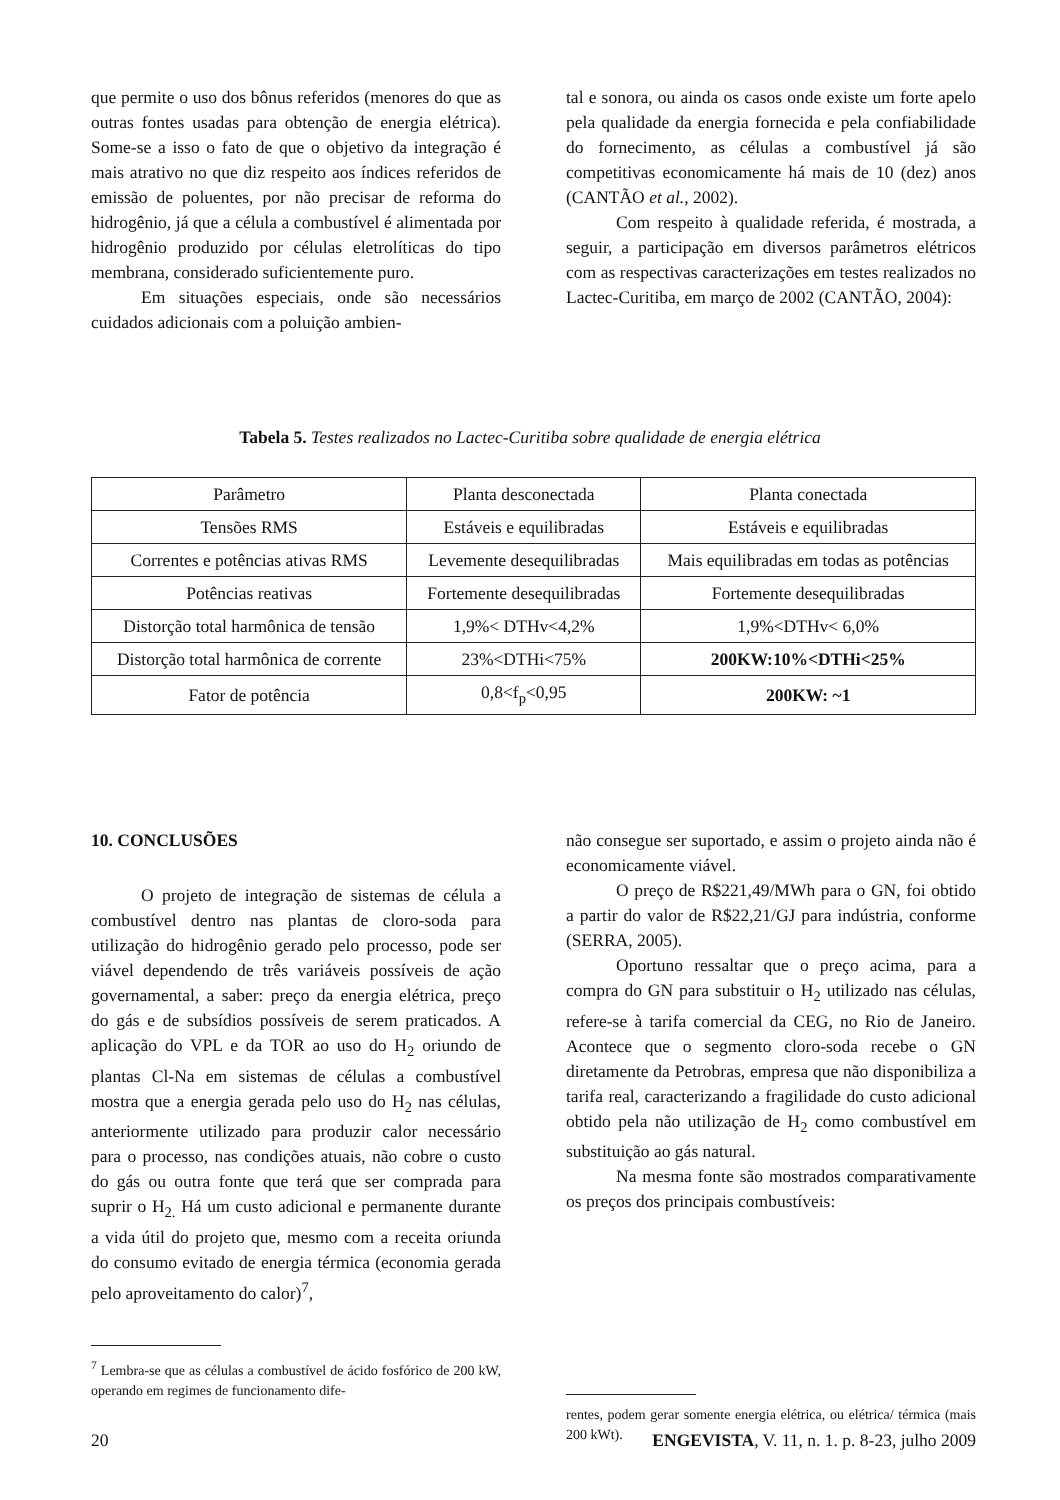que permite o uso dos bônus referidos (menores do que as outras fontes usadas para obtenção de energia elétrica). Some-se a isso o fato de que o objetivo da integração é mais atrativo no que diz respeito aos índices referidos de emissão de poluentes, por não precisar de reforma do hidrogênio, já que a célula a combustível é alimentada por hidrogênio produzido por células eletrolíticas do tipo membrana, considerado suficientemente puro.
Em situações especiais, onde são necessários cuidados adicionais com a poluição ambien-
tal e sonora, ou ainda os casos onde existe um forte apelo pela qualidade da energia fornecida e pela confiabilidade do fornecimento, as células a combustível já são competitivas economicamente há mais de 10 (dez) anos (CANTÃO et al., 2002).
Com respeito à qualidade referida, é mostrada, a seguir, a participação em diversos parâmetros elétricos com as respectivas caracterizações em testes realizados no Lactec-Curitiba, em março de 2002 (CANTÃO, 2004):
Tabela 5. Testes realizados no Lactec-Curitiba sobre qualidade de energia elétrica
| Parâmetro | Planta desconectada | Planta conectada |
| --- | --- | --- |
| Tensões RMS | Estáveis e equilibradas | Estáveis e equilibradas |
| Correntes e potências ativas RMS | Levemente desequilibradas | Mais equilibradas em todas as potências |
| Potências reativas | Fortemente desequilibradas | Fortemente desequilibradas |
| Distorção total harmônica de tensão | 1,9%< DTHv<4,2% | 1,9%<DTHv< 6,0% |
| Distorção total harmônica de corrente | 23%<DTHi<75% | 200KW:10%<DTHi<25% |
| Fator de potência | 0,8<f<sub>p</sub><0,95 | 200KW: ~1 |
10. CONCLUSÕES
O projeto de integração de sistemas de célula a combustível dentro nas plantas de cloro-soda para utilização do hidrogênio gerado pelo processo, pode ser viável dependendo de três variáveis possíveis de ação governamental, a saber: preço da energia elétrica, preço do gás e de subsídios possíveis de serem praticados. A aplicação do VPL e da TOR ao uso do H<sub>2</sub> oriundo de plantas Cl-Na em sistemas de células a combustível mostra que a energia gerada pelo uso do H<sub>2</sub> nas células, anteriormente utilizado para produzir calor necessário para o processo, nas condições atuais, não cobre o custo do gás ou outra fonte que terá que ser comprada para suprir o H<sub>2.</sub> Há um custo adicional e permanente durante a vida útil do projeto que, mesmo com a receita oriunda do consumo evitado de energia térmica (economia gerada pelo aproveitamento do calor)<sup>7</sup>,
<sup>7</sup> Lembra-se que as células a combustível de ácido fosfórico de 200 kW, operando em regimes de funcionamento dife-
não consegue ser suportado, e assim o projeto ainda não é economicamente viável.
O preço de R$221,49/MWh para o GN, foi obtido a partir do valor de R$22,21/GJ para indústria, conforme (SERRA, 2005).
Oportuno ressaltar que o preço acima, para a compra do GN para substituir o H<sub>2</sub> utilizado nas células, refere-se à tarifa comercial da CEG, no Rio de Janeiro. Acontece que o segmento cloro-soda recebe o GN diretamente da Petrobras, empresa que não disponibiliza a tarifa real, caracterizando a fragilidade do custo adicional obtido pela não utilização de H<sub>2</sub> como combustível em substituição ao gás natural.
Na mesma fonte são mostrados comparativamente os preços dos principais combustíveis:
rentes, podem gerar somente energia elétrica, ou elétrica/ térmica (mais 200 kWt).
20 ENGEVISTA, V. 11, n. 1. p. 8-23, julho 2009